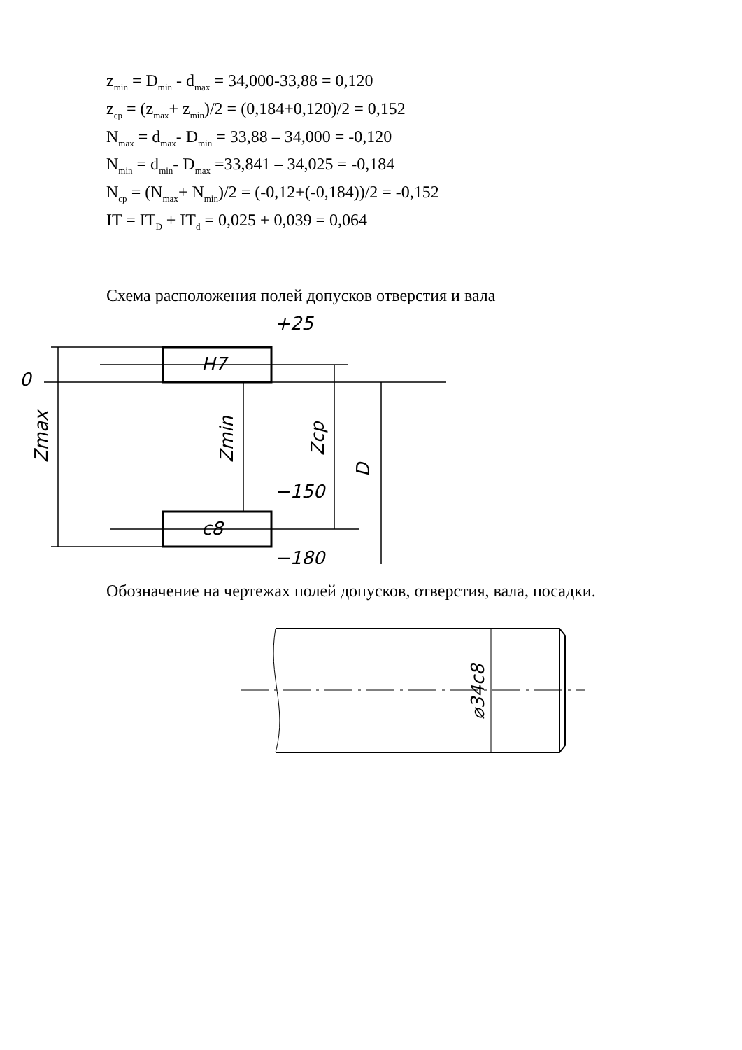z<sub>min</sub> = D<sub>min</sub> - d<sub>max</sub> = 34,000-33,88 = 0,120
z<sub>cp</sub> = (z<sub>max</sub>+ z<sub>min</sub>)/2 = (0,184+0,120)/2 = 0,152
N<sub>max</sub> = d<sub>max</sub>- D<sub>min</sub> = 33,88 – 34,000 = -0,120
N<sub>min</sub> = d<sub>min</sub>- D<sub>max</sub> =33,841 – 34,025 = -0,184
N<sub>cp</sub> = (N<sub>max</sub>+ N<sub>min</sub>)/2 = (-0,12+(-0,184))/2 = -0,152
IT = IT<sub>D</sub> + IT<sub>d</sub> = 0,025 + 0,039 = 0,064
Схема расположения полей допусков отверстия и вала
+25
0
−150
−180
H7
c8
Zmax
Zmin
Zcp
D
Обозначение на чертежах полей допусков, отверстия, вала, посадки.
⌀34c8